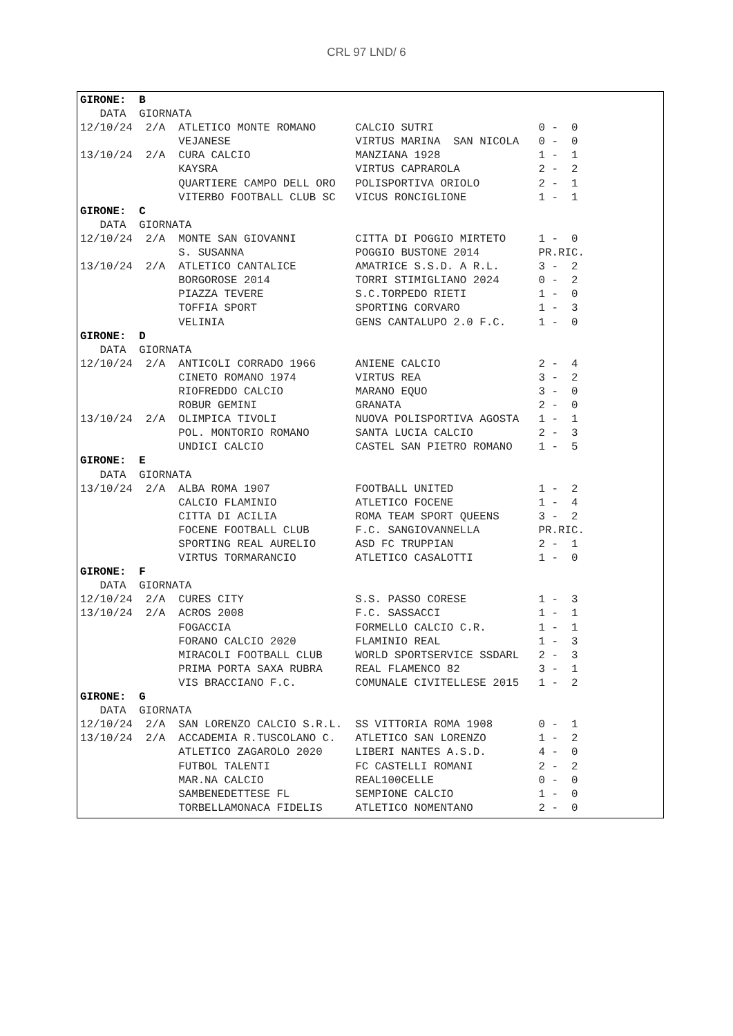CRL 97 LND/ 6
GIRONE:  B
   DATA  GIORNATA
12/10/24  2/A  ATLETICO MONTE ROMANO      CALCIO SUTRI                0 -  0
               VEJANESE                   VIRTUS MARINA  SAN NICOLA   0 -  0
13/10/24  2/A  CURA CALCIO                MANZIANA 1928               1 -  1
               KAYSRA                     VIRTUS CAPRAROLA            2 -  2
               QUARTIERE CAMPO DELL ORO   POLISPORTIVA ORIOLO         2 -  1
               VITERBO FOOTBALL CLUB SC   VICUS RONCIGLIONE           1 -  1
GIRONE:  C
   DATA  GIORNATA
12/10/24  2/A  MONTE SAN GIOVANNI         CITTA DI POGGIO MIRTETO     1 -  0
               S. SUSANNA                 POGGIO BUSTONE 2014         PR.RIC.
13/10/24  2/A  ATLETICO CANTALICE         AMATRICE S.S.D. A R.L.      3 -  2
               BORGOROSE 2014             TORRI STIMIGLIANO 2024      0 -  2
               PIAZZA TEVERE              S.C.TORPEDO RIETI           1 -  0
               TOFFIA SPORT               SPORTING CORVARO            1 -  3
               VELINIA                    GENS CANTALUPO 2.0 F.C.     1 -  0
GIRONE:  D
   DATA  GIORNATA
12/10/24  2/A  ANTICOLI CORRADO 1966      ANIENE CALCIO               2 -  4
               CINETO ROMANO 1974         VIRTUS REA                  3 -  2
               RIOFREDDO CALCIO           MARANO EQUO                 3 -  0
               ROBUR GEMINI               GRANATA                     2 -  0
13/10/24  2/A  OLIMPICA TIVOLI            NUOVA POLISPORTIVA AGOSTA   1 -  1
               POL. MONTORIO ROMANO       SANTA LUCIA CALCIO          2 -  3
               UNDICI CALCIO              CASTEL SAN PIETRO ROMANO    1 -  5
GIRONE:  E
   DATA  GIORNATA
13/10/24  2/A  ALBA ROMA 1907             FOOTBALL UNITED             1 -  2
               CALCIO FLAMINIO            ATLETICO FOCENE             1 -  4
               CITTA DI ACILIA            ROMA TEAM SPORT QUEENS      3 -  2
               FOCENE FOOTBALL CLUB       F.C. SANGIOVANNELLA         PR.RIC.
               SPORTING REAL AURELIO      ASD FC TRUPPIAN             2 -  1
               VIRTUS TORMARANCIO         ATLETICO CASALOTTI          1 -  0
GIRONE:  F
   DATA  GIORNATA
12/10/24  2/A  CURES CITY                 S.S. PASSO CORESE           1 -  3
13/10/24  2/A  ACROS 2008                 F.C. SASSACCI               1 -  1
               FOGACCIA                   FORMELLO CALCIO C.R.        1 -  1
               FORANO CALCIO 2020         FLAMINIO REAL               1 -  3
               MIRACOLI FOOTBALL CLUB     WORLD SPORTSERVICE SSDARL   2 -  3
               PRIMA PORTA SAXA RUBRA     REAL FLAMENCO 82            3 -  1
               VIS BRACCIANO F.C.         COMUNALE CIVITELLESE 2015   1 -  2
GIRONE:  G
   DATA  GIORNATA
12/10/24  2/A  SAN LORENZO CALCIO S.R.L.  SS VITTORIA ROMA 1908       0 -  1
13/10/24  2/A  ACCADEMIA R.TUSCOLANO C.   ATLETICO SAN LORENZO        1 -  2
               ATLETICO ZAGAROLO 2020     LIBERI NANTES A.S.D.        4 -  0
               FUTBOL TALENTI             FC CASTELLI ROMANI          2 -  2
               MAR.NA CALCIO              REAL100CELLE                0 -  0
               SAMBENEDETTESE FL          SEMPIONE CALCIO             1 -  0
               TORBELLAMONACA FIDELIS     ATLETICO NOMENTANO          2 -  0